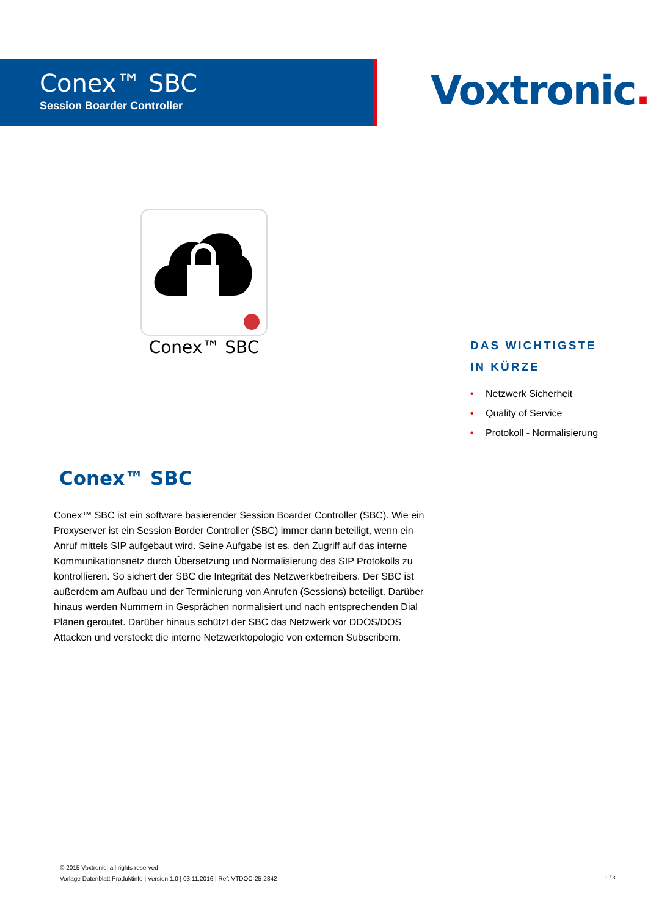Conex™ SBC
Session Boarder Controller
Voxtronic.
Conex™ SBC
DAS WICHTIGSTE
IN KÜRZE
• Netzwerk Sicherheit
• Quality of Service
• Protokoll - Normalisierung
Conex™ SBC
Conex™ SBC ist ein software basierender Session Boarder Controller (SBC). Wie ein Proxyserver ist ein Session Border Controller (SBC) immer dann beteiligt, wenn ein Anruf mittels SIP aufgebaut wird. Seine Aufgabe ist es, den Zugriff auf das interne Kommunikationsnetz durch Übersetzung und Normalisierung des SIP Protokolls zu kontrollieren. So sichert der SBC die Integrität des Netzwerkbetreibers. Der SBC ist außerdem am Aufbau und der Terminierung von Anrufen (Sessions) beteiligt. Darüber hinaus werden Nummern in Gesprächen normalisiert und nach entsprechenden Dial Plänen geroutet. Darüber hinaus schützt der SBC das Netzwerk vor DDOS/DOS Attacken und versteckt die interne Netzwerktopologie von externen Subscribern.
© 2015 Voxtronic, all rights reserved
Vorlage Datenblatt Produktinfo | Version 1.0 | 03.11.2016 | Ref: VTDOC-25-2842
1 / 3